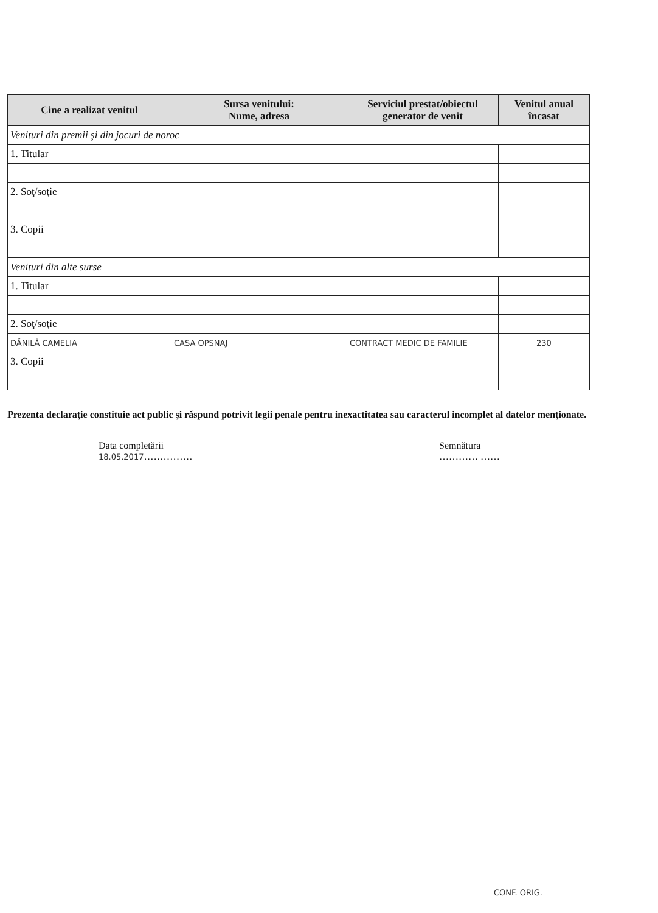| Cine a realizat venitul | Sursa venitului: Nume, adresa | Serviciul prestat/obiectul generator de venit | Venitul anual încasat |
| --- | --- | --- | --- |
| Venituri din premii şi din jocuri de noroc | | | |
| 1. Titular | | | |
| 2. Soţ/soţie | | | |
| 3. Copii | | | |
| Venituri din alte surse | | | |
| 1. Titular | | | |
| 2. Soţ/soţie | | | |
| DĂNILĂ CAMELIA | CASA OPSNAJ | CONTRACT MEDIC DE FAMILIE | 230 |
| 3. Copii | | | |
Prezenta declaraţie constituie act public şi răspund potrivit legii penale pentru inexactitatea sau caracterul incomplet al datelor menţionate.
Data completării
18.05.2017……………
Semnătura
………… ……
CONF. ORIG.